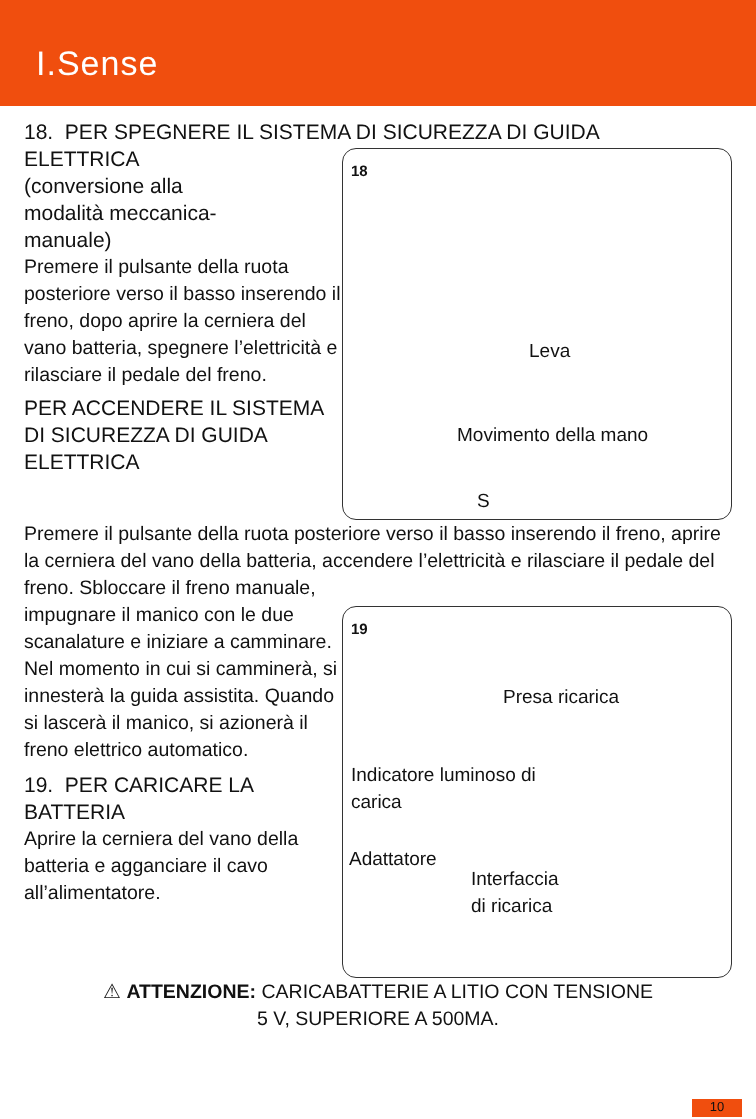I.Sense
18. PER SPEGNERE IL SISTEMA DI SICUREZZA DI GUIDA
18
Leva
Movimento della mano
S
ELETTRICA
(conversione alla
modalità meccanica-
manuale)
Premere il pulsante della ruota posteriore verso il basso inserendo il freno, dopo aprire la cerniera del vano batteria, spegnere l’elettricità e rilasciare il pedale del freno.
PER ACCENDERE IL SISTEMA DI SICUREZZA DI GUIDA ELETTRICA
Premere il pulsante della ruota posteriore verso il basso inserendo il freno, aprire la cerniera del vano della batteria, accendere l’elettricità e rilasciare il pedale del freno. Sbloccare il freno manuale,
19
Presa ricarica
Indicatore luminoso di
carica
Adattatore
Interfaccia
di ricarica
impugnare il manico con le due scanalature e iniziare a camminare.
Nel momento in cui si camminerà, si innesterà la guida assistita. Quando si lascerà il manico, si azionerà il freno elettrico automatico.
19. PER CARICARE LA BATTERIA
Aprire la cerniera del vano della batteria e agganciare il cavo all’alimentatore.
⚠ ATTENZIONE: CARICABATTERIE A LITIO CON TENSIONE
5 V, SUPERIORE A 500MA.
10